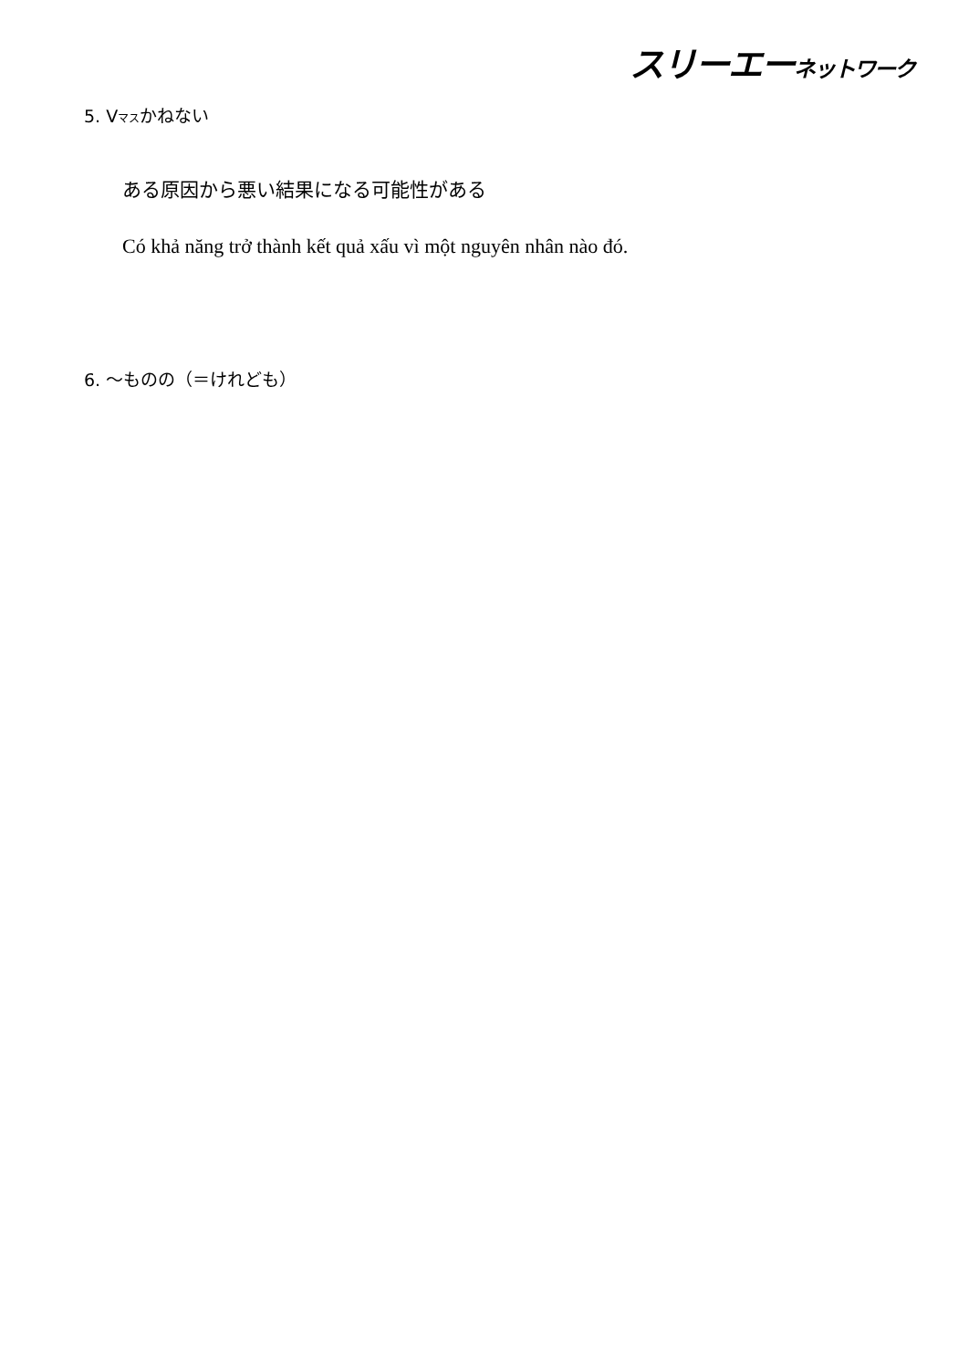スリーエーネットワーク
5. Vマスかねない
ある原因から悪い結果になる可能性がある
Có khả năng trở thành kết quả xấu vì một nguyên nhân nào đó.
6. ～ものの（＝けれども）